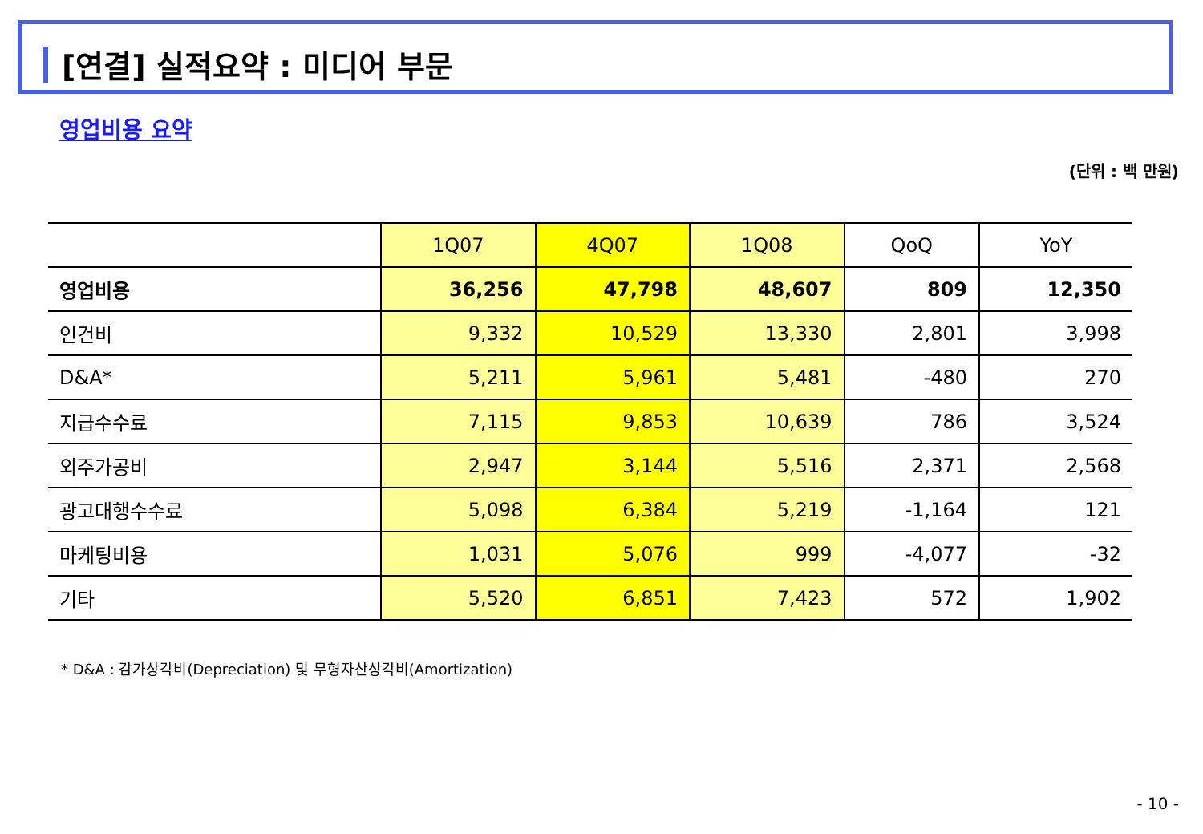[연결] 실적요약 : 미디어 부문
영업비용 요약
(단위 : 백 만원)
| | 1Q07 | 4Q07 | 1Q08 | QoQ | YoY |
| --- | --- | --- | --- | --- | --- |
| 영업비용 | 36,256 | 47,798 | 48,607 | 809 | 12,350 |
| 인건비 | 9,332 | 10,529 | 13,330 | 2,801 | 3,998 |
| D&A* | 5,211 | 5,961 | 5,481 | -480 | 270 |
| 지급수수료 | 7,115 | 9,853 | 10,639 | 786 | 3,524 |
| 외주가공비 | 2,947 | 3,144 | 5,516 | 2,371 | 2,568 |
| 광고대행수수료 | 5,098 | 6,384 | 5,219 | -1,164 | 121 |
| 마케팅비용 | 1,031 | 5,076 | 999 | -4,077 | -32 |
| 기타 | 5,520 | 6,851 | 7,423 | 572 | 1,902 |
* D&A : 감가상각비(Depreciation) 및 무형자산상각비(Amortization)
- 10 -